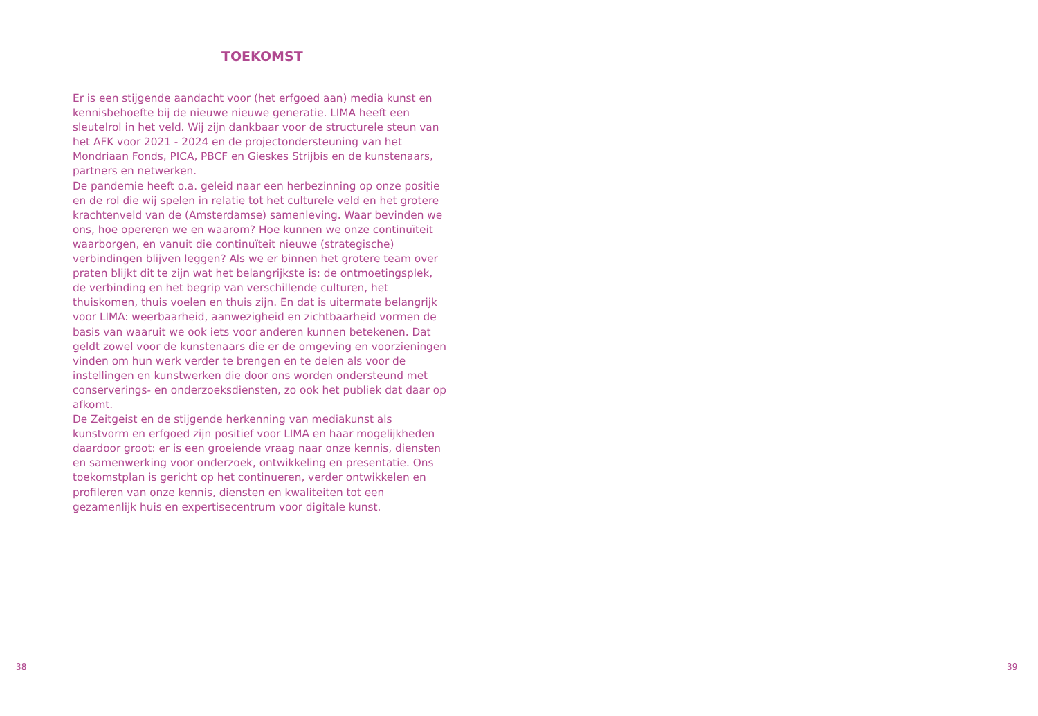TOEKOMST
Er is een stijgende aandacht voor (het erfgoed aan) media kunst en kennisbehoefte bij de nieuwe nieuwe generatie. LIMA heeft een sleutelrol in het veld. Wij zijn dankbaar voor de structurele steun van het AFK voor 2021 - 2024 en de projectondersteuning van het Mondriaan Fonds, PICA, PBCF en Gieskes Strijbis en de kunstenaars, partners en netwerken.
De pandemie heeft o.a. geleid naar een herbezinning op onze positie en de rol die wij spelen in relatie tot het culturele veld en het grotere krachtenveld van de (Amsterdamse) samenleving. Waar bevinden we ons, hoe opereren we en waarom? Hoe kunnen we onze continuïteit waarborgen, en vanuit die continuïteit nieuwe (strategische) verbindingen blijven leggen? Als we er binnen het grotere team over praten blijkt dit te zijn wat het belangrijkste is: de ontmoetingsplek, de verbinding en het begrip van verschillende culturen, het thuiskomen, thuis voelen en thuis zijn. En dat is uitermate belangrijk voor LIMA: weerbaarheid, aanwezigheid en zichtbaarheid vormen de basis van waaruit we ook iets voor anderen kunnen betekenen. Dat geldt zowel voor de kunstenaars die er de omgeving en voorzieningen vinden om hun werk verder te brengen en te delen als voor de instellingen en kunstwerken die door ons worden ondersteund met conserverings- en onderzoeksdiensten, zo ook het publiek dat daar op afkomt.
De Zeitgeist en de stijgende herkenning van mediakunst als kunstvorm en erfgoed zijn positief voor LIMA en haar mogelijkheden daardoor groot: er is een groeiende vraag naar onze kennis, diensten en samenwerking voor onderzoek, ontwikkeling en presentatie. Ons toekomstplan is gericht op het continueren, verder ontwikkelen en profileren van onze kennis, diensten en kwaliteiten tot een gezamenlijk huis en expertisecentrum voor digitale kunst.
38 39